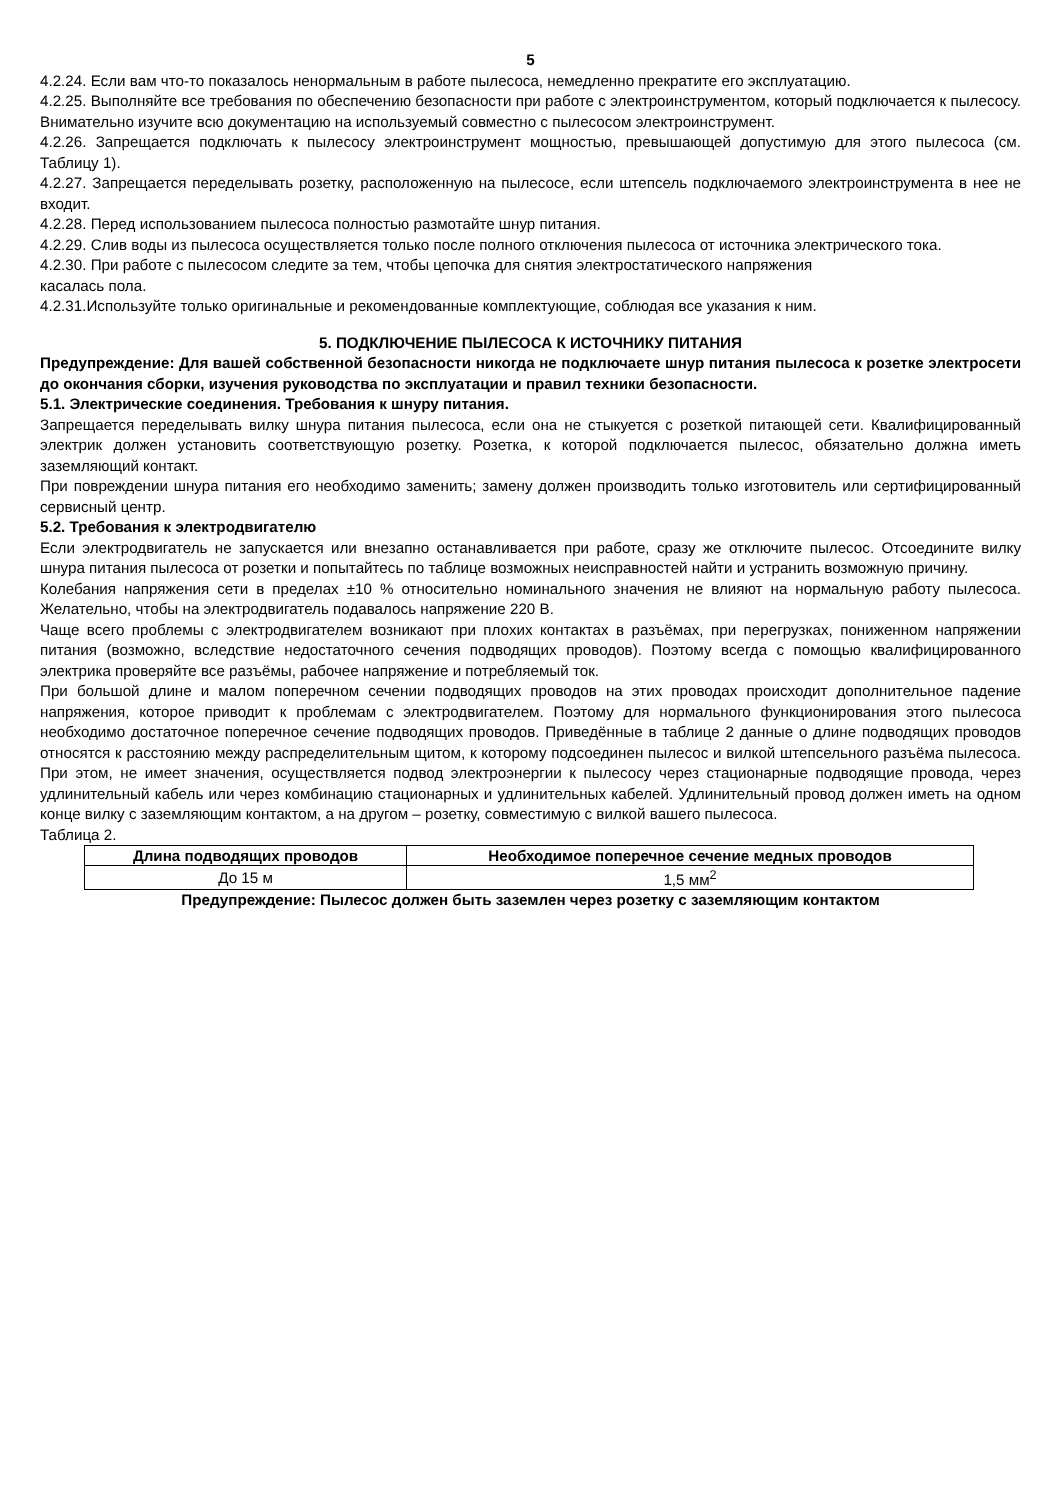5
4.2.24. Если вам что-то показалось ненормальным в работе пылесоса, немедленно прекратите его эксплуатацию.
4.2.25. Выполняйте все требования по обеспечению безопасности при работе с электроинструментом, который подключается к пылесосу. Внимательно изучите всю документацию на используемый совместно с пылесосом электроинструмент.
4.2.26. Запрещается подключать к пылесосу электроинструмент мощностью, превышающей допустимую для этого пылесоса (см. Таблицу 1).
4.2.27. Запрещается переделывать розетку, расположенную на пылесосе, если штепсель подключаемого электроинструмента в нее не входит.
4.2.28. Перед использованием пылесоса полностью размотайте шнур питания.
4.2.29. Слив воды из пылесоса осуществляется только после полного отключения пылесоса от источника электрического тока.
4.2.30. При работе с пылесосом следите за тем, чтобы цепочка для снятия электростатического напряжения
касалась пола.
4.2.31.Используйте только оригинальные и рекомендованные комплектующие, соблюдая все указания к ним.
5. ПОДКЛЮЧЕНИЕ ПЫЛЕСОСА К ИСТОЧНИКУ ПИТАНИЯ
Предупреждение: Для вашей собственной безопасности никогда не подключаете шнур питания пылесоса к розетке электросети до окончания сборки, изучения руководства по эксплуатации и правил техники безопасности.
5.1. Электрические соединения. Требования к шнуру питания.
Запрещается переделывать вилку шнура питания пылесоса, если она не стыкуется с розеткой питающей сети. Квалифицированный электрик должен установить соответствующую розетку. Розетка, к которой подключается пылесос, обязательно должна иметь заземляющий контакт.
При повреждении шнура питания его необходимо заменить; замену должен производить только изготовитель или сертифицированный сервисный центр.
5.2. Требования к электродвигателю
Если электродвигатель не запускается или внезапно останавливается при работе, сразу же отключите пылесос. Отсоедините вилку шнура питания пылесоса от розетки и попытайтесь по таблице возможных неисправностей найти и устранить возможную причину.
Колебания напряжения сети в пределах ±10 % относительно номинального значения не влияют на нормальную работу пылесоса. Желательно, чтобы на электродвигатель подавалось напряжение 220 В.
Чаще всего проблемы с электродвигателем возникают при плохих контактах в разъёмах, при перегрузках, пониженном напряжении питания (возможно, вследствие недостаточного сечения подводящих проводов). Поэтому всегда с помощью квалифицированного электрика проверяйте все разъёмы, рабочее напряжение и потребляемый ток.
При большой длине и малом поперечном сечении подводящих проводов на этих проводах происходит дополнительное падение напряжения, которое приводит к проблемам с электродвигателем. Поэтому для нормального функционирования этого пылесоса необходимо достаточное поперечное сечение подводящих проводов. Приведённые в таблице 2 данные о длине подводящих проводов относятся к расстоянию между распределительным щитом, к которому подсоединен пылесос и вилкой штепсельного разъёма пылесоса. При этом, не имеет значения, осуществляется подвод электроэнергии к пылесосу через стационарные подводящие провода, через удлинительный кабель или через комбинацию стационарных и удлинительных кабелей. Удлинительный провод должен иметь на одном конце вилку с заземляющим контактом, а на другом – розетку, совместимую с вилкой вашего пылесоса.
Таблица 2.
| Длина подводящих проводов | Необходимое поперечное сечение медных проводов |
| --- | --- |
| До 15 м | 1,5 мм<sup>2</sup> |
Предупреждение: Пылесос должен быть заземлен через розетку с заземляющим контактом